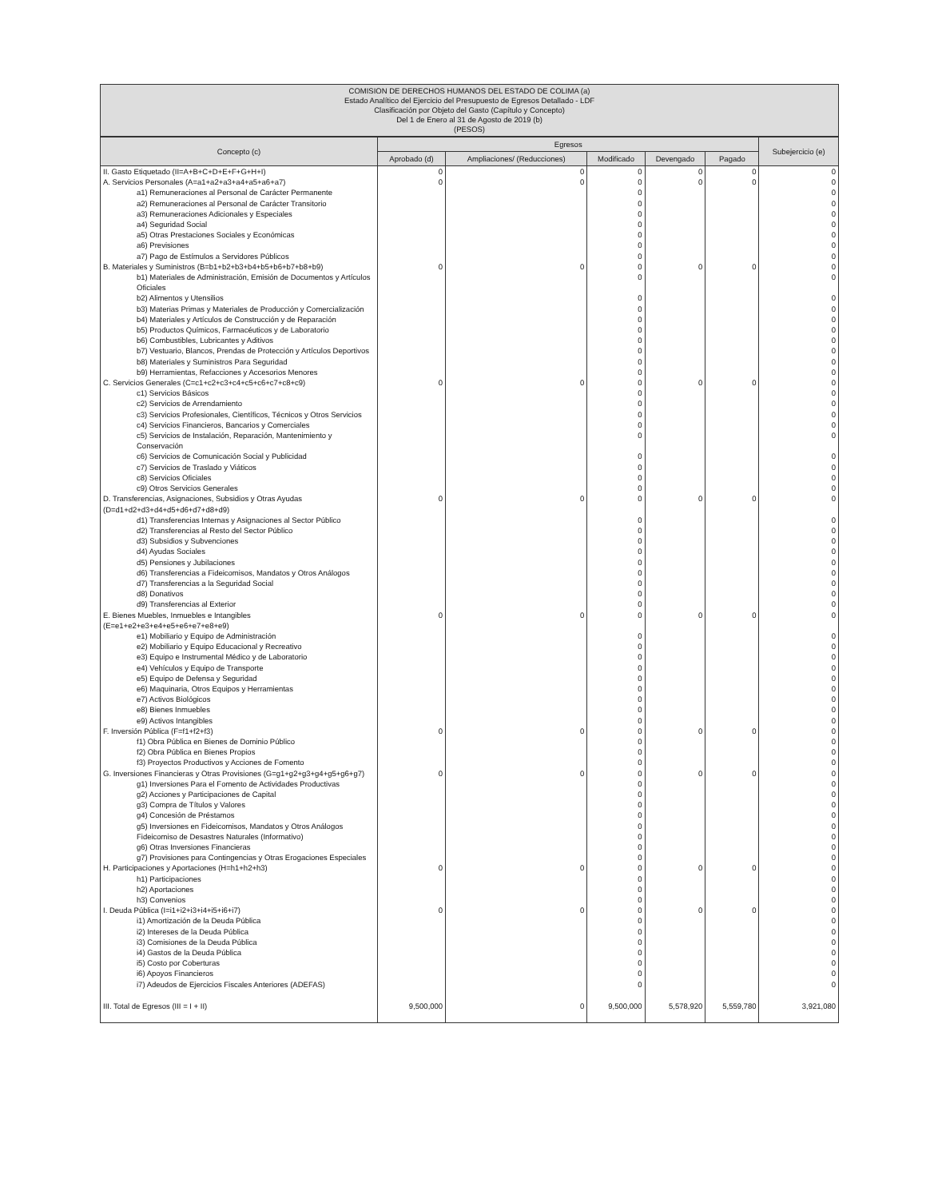COMISION DE DERECHOS HUMANOS DEL ESTADO DE COLIMA (a)
Estado Analítico del Ejercicio del Presupuesto de Egresos Detallado - LDF
Clasificación por Objeto del Gasto (Capítulo y Concepto)
Del 1 de Enero al 31 de Agosto de 2019 (b)
(PESOS)
| Concepto (c) | Egresos | | | | | Subejercicio (e) |
| --- | --- | --- | --- | --- | --- | --- |
| | Aprobado (d) | Ampliaciones/ (Reducciones) | Modificado | Devengado | Pagado | |
| II. Gasto Etiquetado (II=A+B+C+D+E+F+G+H+I) | 0 | 0 | 0 | 0 | 0 | 0 |
| A. Servicios Personales (A=a1+a2+a3+a4+a5+a6+a7) | 0 | 0 | 0 | 0 | 0 | 0 |
| a1) Remuneraciones al Personal de Carácter Permanente | | | 0 | | | 0 |
| a2) Remuneraciones al Personal de Carácter Transitorio | | | 0 | | | 0 |
| a3) Remuneraciones Adicionales y Especiales | | | 0 | | | 0 |
| a4) Seguridad Social | | | 0 | | | 0 |
| a5) Otras Prestaciones Sociales y Económicas | | | 0 | | | 0 |
| a6) Previsiones | | | 0 | | | 0 |
| a7) Pago de Estímulos a Servidores Públicos | | | 0 | | | 0 |
| B. Materiales y Suministros (B=b1+b2+b3+b4+b5+b6+b7+b8+b9) | 0 | 0 | 0 | 0 | 0 | 0 |
| b1) Materiales de Administración, Emisión de Documentos y Artículos Oficiales | | | 0 | | | 0 |
| b2) Alimentos y Utensilios | | | 0 | | | 0 |
| b3) Materias Primas y Materiales de Producción y Comercialización | | | 0 | | | 0 |
| b4) Materiales y Artículos de Construcción y de Reparación | | | 0 | | | 0 |
| b5) Productos Químicos, Farmacéuticos y de Laboratorio | | | 0 | | | 0 |
| b6) Combustibles, Lubricantes y Aditivos | | | 0 | | | 0 |
| b7) Vestuario, Blancos, Prendas de Protección y Artículos Deportivos | | | 0 | | | 0 |
| b8) Materiales y Suministros Para Seguridad | | | 0 | | | 0 |
| b9) Herramientas, Refacciones y Accesorios Menores | | | 0 | | | 0 |
| C. Servicios Generales (C=c1+c2+c3+c4+c5+c6+c7+c8+c9) | 0 | 0 | 0 | 0 | 0 | 0 |
| c1) Servicios Básicos | | | 0 | | | 0 |
| c2) Servicios de Arrendamiento | | | 0 | | | 0 |
| c3) Servicios Profesionales, Científicos, Técnicos y Otros Servicios | | | 0 | | | 0 |
| c4) Servicios Financieros, Bancarios y Comerciales | | | 0 | | | 0 |
| c5) Servicios de Instalación, Reparación, Mantenimiento y Conservación | | | 0 | | | 0 |
| c6) Servicios de Comunicación Social y Publicidad | | | 0 | | | 0 |
| c7) Servicios de Traslado y Viáticos | | | 0 | | | 0 |
| c8) Servicios Oficiales | | | 0 | | | 0 |
| c9) Otros Servicios Generales | | | 0 | | | 0 |
| D. Transferencias, Asignaciones, Subsidios y Otras Ayudas (D=d1+d2+d3+d4+d5+d6+d7+d8+d9) | 0 | 0 | 0 | 0 | 0 | 0 |
| d1) Transferencias Internas y Asignaciones al Sector Público | | | 0 | | | 0 |
| d2) Transferencias al Resto del Sector Público | | | 0 | | | 0 |
| d3) Subsidios y Subvenciones | | | 0 | | | 0 |
| d4) Ayudas Sociales | | | 0 | | | 0 |
| d5) Pensiones y Jubilaciones | | | 0 | | | 0 |
| d6) Transferencias a Fideicomisos, Mandatos y Otros Análogos | | | 0 | | | 0 |
| d7) Transferencias a la Seguridad Social | | | 0 | | | 0 |
| d8) Donativos | | | 0 | | | 0 |
| d9) Transferencias al Exterior | | | 0 | | | 0 |
| E. Bienes Muebles, Inmuebles e Intangibles (E=e1+e2+e3+e4+e5+e6+e7+e8+e9) | 0 | 0 | 0 | 0 | 0 | 0 |
| e1) Mobiliario y Equipo de Administración | | | 0 | | | 0 |
| e2) Mobiliario y Equipo Educacional y Recreativo | | | 0 | | | 0 |
| e3) Equipo e Instrumental Médico y de Laboratorio | | | 0 | | | 0 |
| e4) Vehículos y Equipo de Transporte | | | 0 | | | 0 |
| e5) Equipo de Defensa y Seguridad | | | 0 | | | 0 |
| e6) Maquinaria, Otros Equipos y Herramientas | | | 0 | | | 0 |
| e7) Activos Biológicos | | | 0 | | | 0 |
| e8) Bienes Inmuebles | | | 0 | | | 0 |
| e9) Activos Intangibles | | | 0 | | | 0 |
| F. Inversión Pública (F=f1+f2+f3) | 0 | 0 | 0 | 0 | 0 | 0 |
| f1) Obra Pública en Bienes de Dominio Público | | | 0 | | | 0 |
| f2) Obra Pública en Bienes Propios | | | 0 | | | 0 |
| f3) Proyectos Productivos y Acciones de Fomento | | | 0 | | | 0 |
| G. Inversiones Financieras y Otras Provisiones (G=g1+g2+g3+g4+g5+g6+g7) | 0 | 0 | 0 | 0 | 0 | 0 |
| g1) Inversiones Para el Fomento de Actividades Productivas | | | 0 | | | 0 |
| g2) Acciones y Participaciones de Capital | | | 0 | | | 0 |
| g3) Compra de Títulos y Valores | | | 0 | | | 0 |
| g4) Concesión de Préstamos | | | 0 | | | 0 |
| g5) Inversiones en Fideicomisos, Mandatos y Otros Análogos | | | 0 | | | 0 |
| Fideicomiso de Desastres Naturales (Informativo) | | | 0 | | | 0 |
| g6) Otras Inversiones Financieras | | | 0 | | | 0 |
| g7) Provisiones para Contingencias y Otras Erogaciones Especiales | | | 0 | | | 0 |
| H. Participaciones y Aportaciones (H=h1+h2+h3) | 0 | 0 | 0 | 0 | 0 | 0 |
| h1) Participaciones | | | 0 | | | 0 |
| h2) Aportaciones | | | 0 | | | 0 |
| h3) Convenios | | | 0 | | | 0 |
| I. Deuda Pública (I=i1+i2+i3+i4+i5+i6+i7) | 0 | 0 | 0 | 0 | 0 | 0 |
| i1) Amortización de la Deuda Pública | | | 0 | | | 0 |
| i2) Intereses de la Deuda Pública | | | 0 | | | 0 |
| i3) Comisiones de la Deuda Pública | | | 0 | | | 0 |
| i4) Gastos de la Deuda Pública | | | 0 | | | 0 |
| i5) Costo por Coberturas | | | 0 | | | 0 |
| i6) Apoyos Financieros | | | 0 | | | 0 |
| i7) Adeudos de Ejercicios Fiscales Anteriores (ADEFAS) | | | 0 | | | 0 |
| III. Total de Egresos (III = I + II) | 9,500,000 | 0 | 9,500,000 | 5,578,920 | 5,559,780 | 3,921,080 |